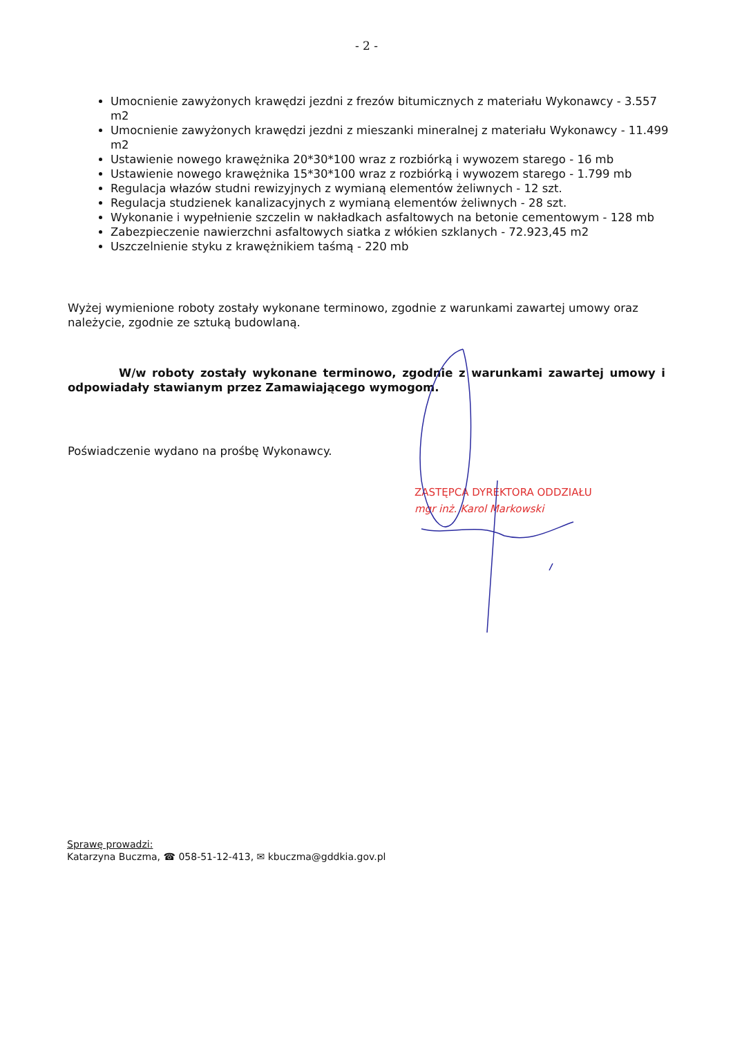- 2 -
Umocnienie zawyżonych krawędzi jezdni z frezów bitumicznych z materiału Wykonawcy - 3.557 m2
Umocnienie zawyżonych krawędzi jezdni z mieszanki mineralnej z materiału Wykonawcy - 11.499 m2
Ustawienie nowego krawężnika 20*30*100 wraz z rozbiórką i wywozem starego - 16 mb
Ustawienie nowego krawężnika 15*30*100 wraz z rozbiórką i wywozem starego - 1.799 mb
Regulacja włazów studni rewizyjnych z wymianą elementów żeliwnych - 12 szt.
Regulacja studzienek kanalizacyjnych z wymianą elementów żeliwnych - 28 szt.
Wykonanie i wypełnienie szczelin w nakładkach asfaltowych na betonie cementowym - 128 mb
Zabezpieczenie nawierzchni asfaltowych siatka z włókien szklanych - 72.923,45 m2
Uszczelnienie styku z krawężnikiem taśmą - 220 mb
Wyżej wymienione roboty zostały wykonane terminowo, zgodnie z warunkami zawartej umowy oraz należycie, zgodnie ze sztuką budowlaną.
W/w roboty zostały wykonane terminowo, zgodnie z warunkami zawartej umowy i odpowiadały stawianym przez Zamawiającego wymogom.
Poświadczenie wydano na prośbę Wykonawcy.
ZASTĘPCA DYREKTORA ODDZIAŁU
mgr inż. Karol Markowski
Sprawę prowadzi:
Katarzyna Buczma, ☎ 058-51-12-413, ✉ kbuczma@gddkia.gov.pl